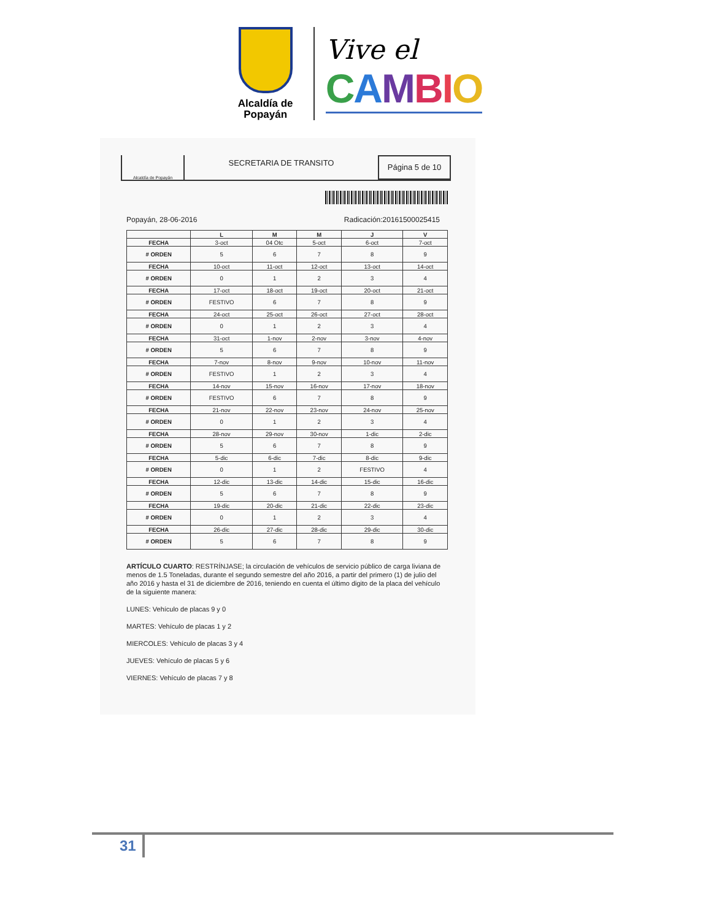Alcaldía de Popayán
Vive el
CAMBIO
Alcaldía de Popayán
SECRETARIA DE TRANSITO
Página 5 de 10
Popayán, 28-06-2016 Radicación:20161500025415
| | L | M | M | J | V |
| --- | --- | --- | --- | --- | --- |
| FECHA | 3-oct | 04 Otc | 5-oct | 6-oct | 7-oct |
| # ORDEN | 5 | 6 | 7 | 8 | 9 |
| FECHA | 10-oct | 11-oct | 12-oct | 13-oct | 14-oct |
| # ORDEN | 0 | 1 | 2 | 3 | 4 |
| FECHA | 17-oct | 18-oct | 19-oct | 20-oct | 21-oct |
| # ORDEN | FESTIVO | 6 | 7 | 8 | 9 |
| FECHA | 24-oct | 25-oct | 26-oct | 27-oct | 28-oct |
| # ORDEN | 0 | 1 | 2 | 3 | 4 |
| FECHA | 31-oct | 1-nov | 2-nov | 3-nov | 4-nov |
| # ORDEN | 5 | 6 | 7 | 8 | 9 |
| FECHA | 7-nov | 8-nov | 9-nov | 10-nov | 11-nov |
| # ORDEN | FESTIVO | 1 | 2 | 3 | 4 |
| FECHA | 14-nov | 15-nov | 16-nov | 17-nov | 18-nov |
| # ORDEN | FESTIVO | 6 | 7 | 8 | 9 |
| FECHA | 21-nov | 22-nov | 23-nov | 24-nov | 25-nov |
| # ORDEN | 0 | 1 | 2 | 3 | 4 |
| FECHA | 28-nov | 29-nov | 30-nov | 1-dic | 2-dic |
| # ORDEN | 5 | 6 | 7 | 8 | 9 |
| FECHA | 5-dic | 6-dic | 7-dic | 8-dic | 9-dic |
| # ORDEN | 0 | 1 | 2 | FESTIVO | 4 |
| FECHA | 12-dic | 13-dic | 14-dic | 15-dic | 16-dic |
| # ORDEN | 5 | 6 | 7 | 8 | 9 |
| FECHA | 19-dic | 20-dic | 21-dic | 22-dic | 23-dic |
| # ORDEN | 0 | 1 | 2 | 3 | 4 |
| FECHA | 26-dic | 27-dic | 28-dic | 29-dic | 30-dic |
| # ORDEN | 5 | 6 | 7 | 8 | 9 |
ARTÍCULO CUARTO: RESTRÍNJASE; la circulación de vehículos de servicio público de carga liviana de menos de 1.5 Toneladas, durante el segundo semestre del año 2016, a partir del primero (1) de julio del año 2016 y hasta el 31 de diciembre de 2016, teniendo en cuenta el último digito de la placa del vehículo de la siguiente manera:
LUNES: Vehículo de placas 9 y 0
MARTES: Vehículo de placas 1 y 2
MIERCOLES: Vehículo de placas 3 y 4
JUEVES: Vehículo de placas 5 y 6
VIERNES: Vehículo de placas 7 y 8
31